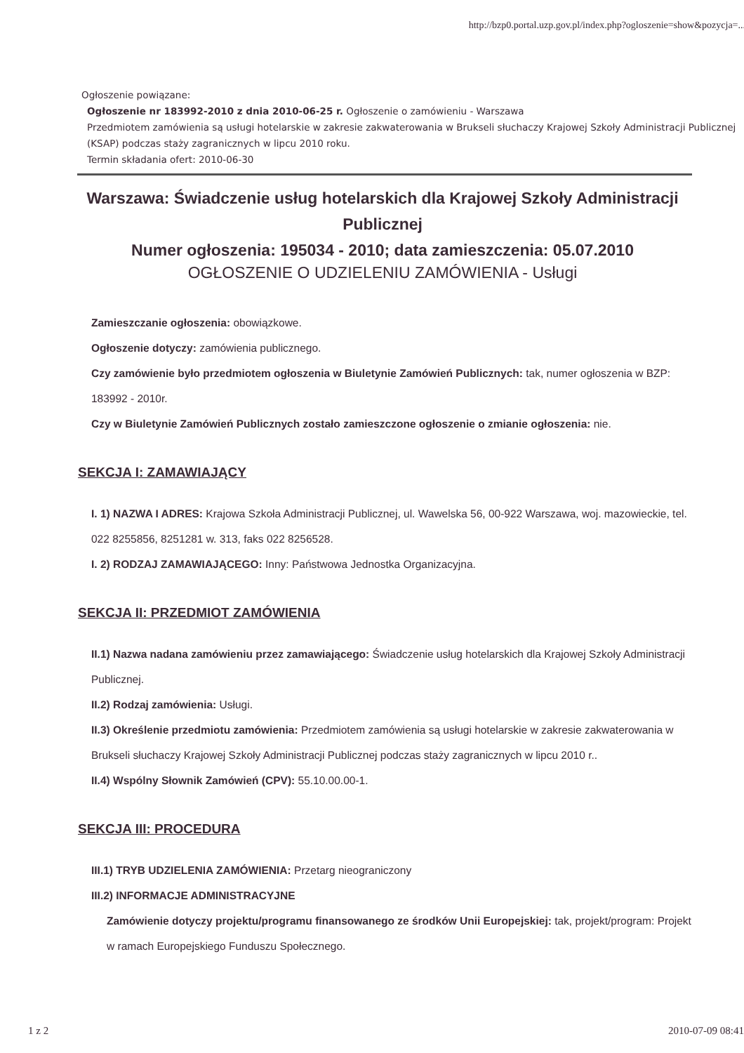http://bzp0.portal.uzp.gov.pl/index.php?ogloszenie=show&pozycja=...
Ogłoszenie powiązane:
Ogłoszenie nr 183992-2010 z dnia 2010-06-25 r. Ogłoszenie o zamówieniu - Warszawa
Przedmiotem zamówienia są usługi hotelarskie w zakresie zakwaterowania w Brukseli słuchaczy Krajowej Szkoły Administracji Publicznej (KSAP) podczas staży zagranicznych w lipcu 2010 roku.
Termin składania ofert: 2010-06-30
Warszawa: Świadczenie usług hotelarskich dla Krajowej Szkoły Administracji Publicznej
Numer ogłoszenia: 195034 - 2010; data zamieszczenia: 05.07.2010
OGŁOSZENIE O UDZIELENIU ZAMÓWIENIA - Usługi
Zamieszczanie ogłoszenia: obowiązkowe.
Ogłoszenie dotyczy: zamówienia publicznego.
Czy zamówienie było przedmiotem ogłoszenia w Biuletynie Zamówień Publicznych: tak, numer ogłoszenia w BZP: 183992 - 2010r.
Czy w Biuletynie Zamówień Publicznych zostało zamieszczone ogłoszenie o zmianie ogłoszenia: nie.
SEKCJA I: ZAMAWIAJĄCY
I. 1) NAZWA I ADRES: Krajowa Szkoła Administracji Publicznej, ul. Wawelska 56, 00-922 Warszawa, woj. mazowieckie, tel. 022 8255856, 8251281 w. 313, faks 022 8256528.
I. 2) RODZAJ ZAMAWIAJĄCEGO: Inny: Państwowa Jednostka Organizacyjna.
SEKCJA II: PRZEDMIOT ZAMÓWIENIA
II.1) Nazwa nadana zamówieniu przez zamawiającego: Świadczenie usług hotelarskich dla Krajowej Szkoły Administracji Publicznej.
II.2) Rodzaj zamówienia: Usługi.
II.3) Określenie przedmiotu zamówienia: Przedmiotem zamówienia są usługi hotelarskie w zakresie zakwaterowania w Brukseli słuchaczy Krajowej Szkoły Administracji Publicznej podczas staży zagranicznych w lipcu 2010 r..
II.4) Wspólny Słownik Zamówień (CPV): 55.10.00.00-1.
SEKCJA III: PROCEDURA
III.1) TRYB UDZIELENIA ZAMÓWIENIA: Przetarg nieograniczony
III.2) INFORMACJE ADMINISTRACYJNE
Zamówienie dotyczy projektu/programu finansowanego ze środków Unii Europejskiej: tak, projekt/program: Projekt w ramach Europejskiego Funduszu Społecznego.
1 z 2 2010-07-09 08:41